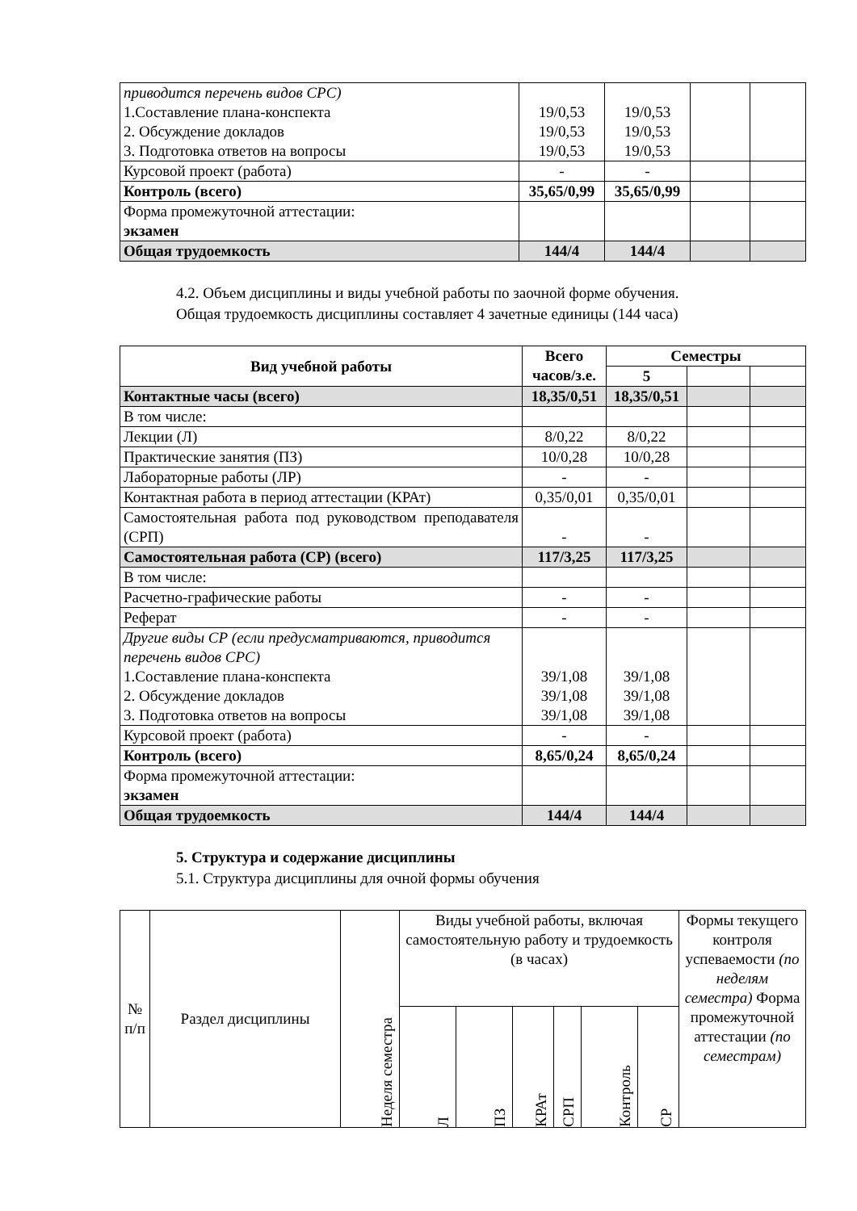| приводится перечень видов СРС) 1.Составление плана-конспекта 2. Обсуждение докладов 3. Подготовка ответов на вопросы | 19/0,53 19/0,53 19/0,53 | 19/0,53 19/0,53 19/0,53 | | |
| Курсовой проект (работа) | - | - | | |
| Контроль (всего) | 35,65/0,99 | 35,65/0,99 | | |
| Форма промежуточной аттестации: экзамен | | | | |
| Общая трудоемкость | 144/4 | 144/4 | | |
4.2. Объем дисциплины и виды учебной работы по заочной форме обучения.
Общая трудоемкость дисциплины составляет 4 зачетные единицы (144 часа)
| Вид учебной работы | Всего часов/з.е. | Семестры | | |
| | | 5 | | |
| Контактные часы (всего) | 18,35/0,51 | 18,35/0,51 | | |
| В том числе: | | | | |
| Лекции (Л) | 8/0,22 | 8/0,22 | | |
| Практические занятия (ПЗ) | 10/0,28 | 10/0,28 | | |
| Лабораторные работы (ЛР) | - | - | | |
| Контактная работа в период аттестации (КРАт) | 0,35/0,01 | 0,35/0,01 | | |
| Самостоятельная работа под руководством преподавателя (СРП) | - | - | | |
| Самостоятельная работа (СР) (всего) | 117/3,25 | 117/3,25 | | |
| В том числе: | | | | |
| Расчетно-графические работы | - | - | | |
| Реферат | - | - | | |
| Другие виды СР (если предусматриваются, приводится перечень видов СРС) 1.Составление плана-конспекта 2. Обсуждение докладов 3. Подготовка ответов на вопросы | 39/1,08 39/1,08 39/1,08 | 39/1,08 39/1,08 39/1,08 | | |
| Курсовой проект (работа) | - | - | | |
| Контроль (всего) | 8,65/0,24 | 8,65/0,24 | | |
| Форма промежуточной аттестации: экзамен | | | | |
| Общая трудоемкость | 144/4 | 144/4 | | |
5. Структура и содержание дисциплины
5.1. Структура дисциплины для очной формы обучения
| № п/п | Раздел дисциплины | Неделя семестра | Виды учебной работы, включая самостоятельную работу и трудоемкость (в часах) | | | | | | Формы текущего контроля успеваемости (по неделям семестра) Форма промежуточной аттестации (по семестрам) |
| | | | Л | ПЗ | КРАт | СРП | Контроль | СР | |